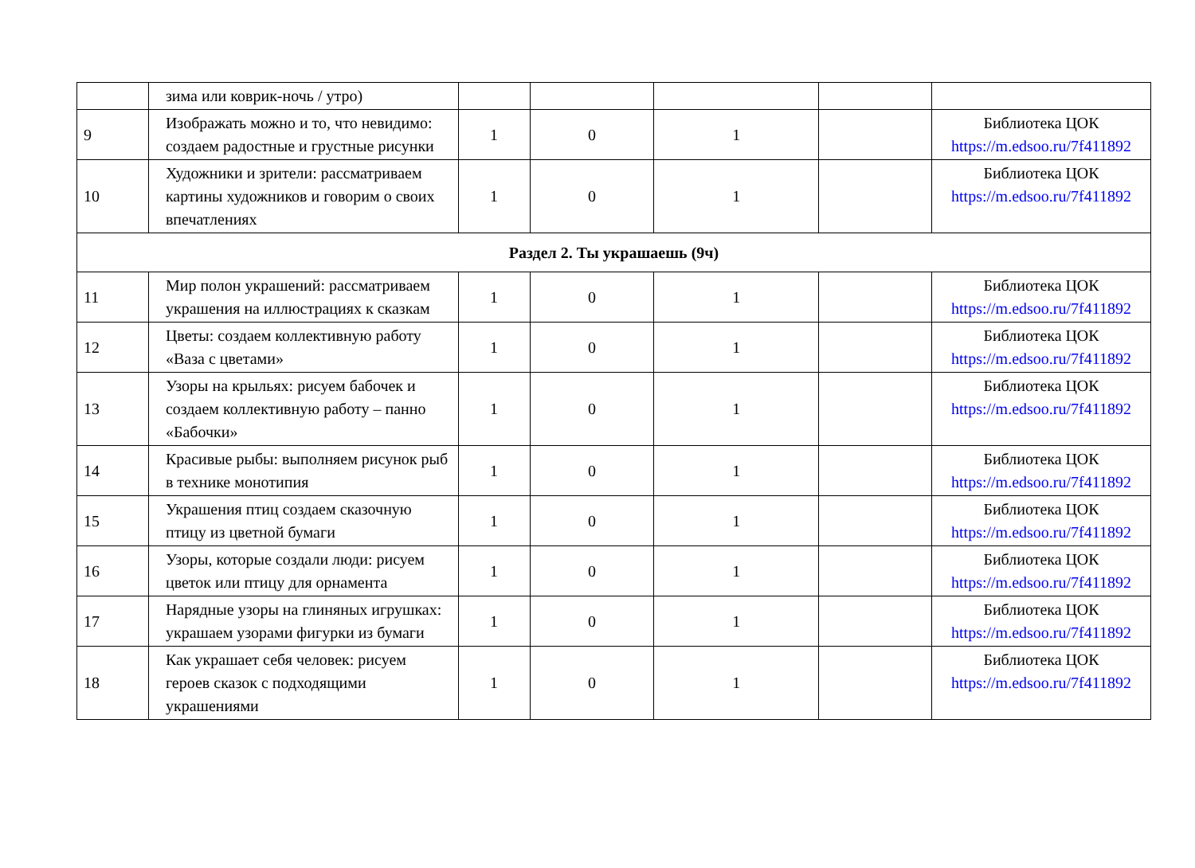| | зима или коврик-ночь / утро) | | | | | |
| 9 | Изображать можно и то, что невидимо: создаем радостные и грустные рисунки | 1 | 0 | 1 | | Библиотека ЦОК https://m.edsoo.ru/7f411892 |
| 10 | Художники и зрители: рассматриваем картины художников и говорим о своих впечатлениях | 1 | 0 | 1 | | Библиотека ЦОК https://m.edsoo.ru/7f411892 |
| Раздел 2. Ты украшаешь (9ч) | | | | | | |
| 11 | Мир полон украшений: рассматриваем украшения на иллюстрациях к сказкам | 1 | 0 | 1 | | Библиотека ЦОК https://m.edsoo.ru/7f411892 |
| 12 | Цветы: создаем коллективную работу «Ваза с цветами» | 1 | 0 | 1 | | Библиотека ЦОК https://m.edsoo.ru/7f411892 |
| 13 | Узоры на крыльях: рисуем бабочек и создаем коллективную работу – панно «Бабочки» | 1 | 0 | 1 | | Библиотека ЦОК https://m.edsoo.ru/7f411892 |
| 14 | Красивые рыбы: выполняем рисунок рыб в технике монотипия | 1 | 0 | 1 | | Библиотека ЦОК https://m.edsoo.ru/7f411892 |
| 15 | Украшения птиц создаем сказочную птицу из цветной бумаги | 1 | 0 | 1 | | Библиотека ЦОК https://m.edsoo.ru/7f411892 |
| 16 | Узоры, которые создали люди: рисуем цветок или птицу для орнамента | 1 | 0 | 1 | | Библиотека ЦОК https://m.edsoo.ru/7f411892 |
| 17 | Нарядные узоры на глиняных игрушках: украшаем узорами фигурки из бумаги | 1 | 0 | 1 | | Библиотека ЦОК https://m.edsoo.ru/7f411892 |
| 18 | Как украшает себя человек: рисуем героев сказок с подходящими украшениями | 1 | 0 | 1 | | Библиотека ЦОК https://m.edsoo.ru/7f411892 |